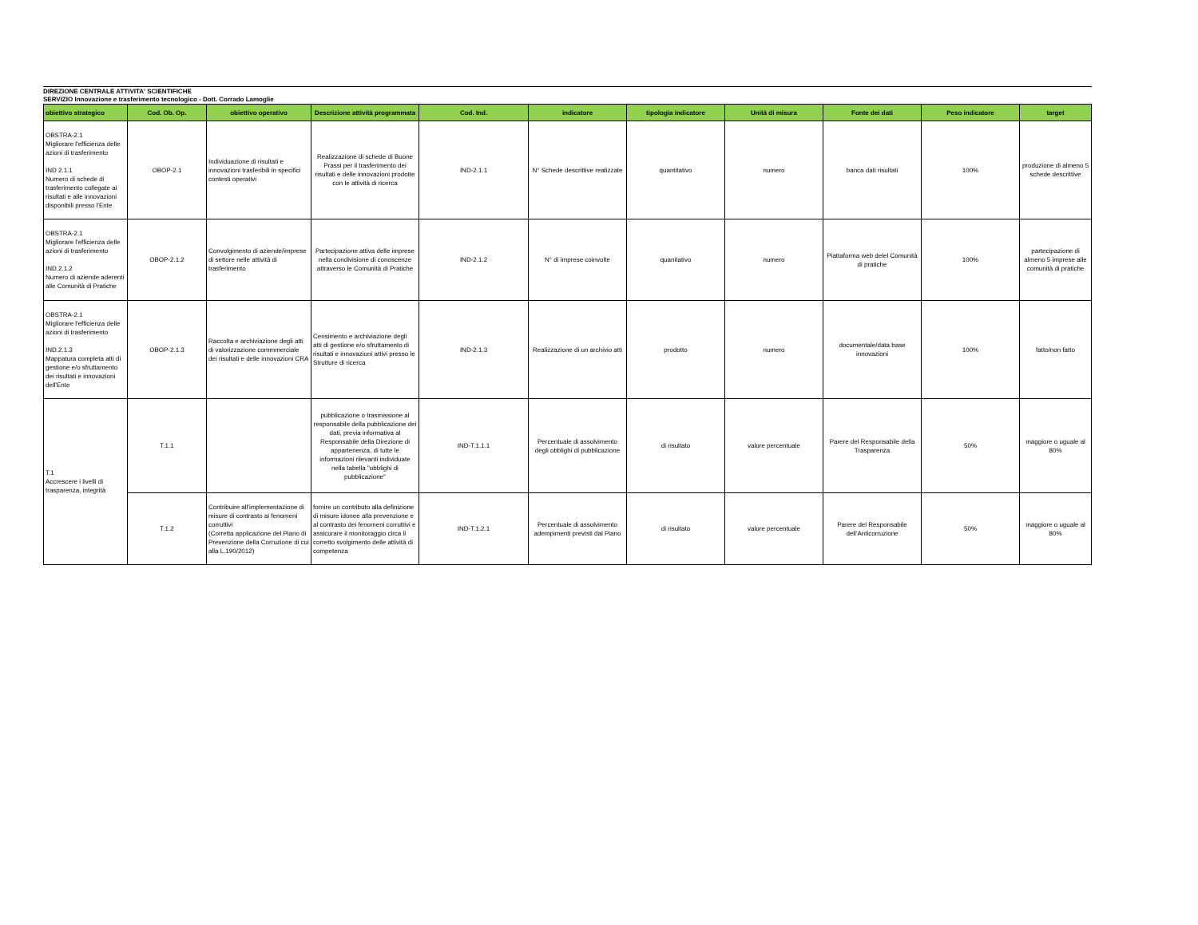DIREZIONE CENTRALE ATTIVITA' SCIENTIFICHE
SERVIZIO Innovazione e trasferimento tecnologico - Dott. Corrado Lamoglie
| obiettivo strategico | Cod. Ob. Op. | obiettivo operativo | Descrizione attività programmata | Cod. Ind. | indicatore | tipologia indicatore | Unità di misura | Fonte dei dati | Peso indicatore | target |
| --- | --- | --- | --- | --- | --- | --- | --- | --- | --- | --- |
| OBSTRA-2.1 Migliorare l'efficienza delle azioni di trasferimento IND 2.1.1 Numero di schede di trasferimento collegate ai risultati e alle innovazioni disponibili presso l'Ente | OBOP-2.1 | Individuazione di risultati e innovazioni trasferibili in specifici contesti operativi | Realizzazione di schede di Buone Prassi per il trasferimento dei risultati e delle innovazioni prodotte con le attività di ricerca | IND-2.1.1 | N° Schede descrittive realizzate | quantitativo | numero | banca dati risultati | 100% | produzione di almeno 5 schede descrittive |
| OBSTRA-2.1 Migliorare l'efficienza delle azioni di trasferimento IND.2.1.2 Numero di aziende aderenti alle Comunità di Pratiche | OBOP-2.1.2 | Convolgimento di aziende/imprese di settore nelle attività di trasferimento | Partecipazione attiva delle imprese nella condivisione di conoscenze attraverso le Comunità di Pratiche | IND-2.1.2 | N° di imprese coinvolte | quanitativo | numero | Piattaforma web delel Comunità di pratiche | 100% | partecipazione di almeno 5 imprese alle comunità di pratiche |
| OBSTRA-2.1 Migliorare l'efficienza delle azioni di trasferimento IND.2.1.3 Mappatura completa atti di gestione e/o sfruttamento dei risultati e innovazioni dell'Ente | OBOP-2.1.3 | Raccolta e archiviazione degli atti di valorizzazione commmerciale dei risultati e delle innovazioni CRA | Censimento e archiviazione degli atti di gestione e/o sfruttamento di risultati e innovazioni attivi presso le Strutture di ricerca | IND-2.1.3 | Realizzazione di un archivio atti | prodotto | numero | documentale/data base innovazioni | 100% | fatto/non fatto |
| T.1 Accrescere i livelli di trasparenza, integrità | T.1.1 | | pubblicazione o trasmissione al responsabile della pubblicazione dei dati, previa informativa al Responsabile della Direzione di appartenenza, di tutte le informazioni rilevanti individuate nella tabella "obblighi di pubblicazione" | IND-T.1.1.1 | Percentuale di assolvimento degli obblighi di pubblicazione | di risultato | valore percentuale | Parere del Responsabile della Trasparenza | 50% | maggiore o uguale al 80% |
| | T.1.2 | Contribuire all'implementazione di misure di contrasto ai fenomeni corruttivi (Corretta applicazione del Piano di Prevenzione della Corruzione di cui alla L.190/2012) | fornire un contributo alla definizione di misure idonee alla prevenzione e al contrasto dei fenomeni corruttivi e assicurare il monitoraggio circa il corretto svolgimento delle attività di competenza | IND-T.1.2.1 | Percentuale di assolvimento adempimenti previsti dal Piano | di risultato | valore percentuale | Parere del Responsabile dell'Anticorruzione | 50% | maggiore o uguale al 80% |